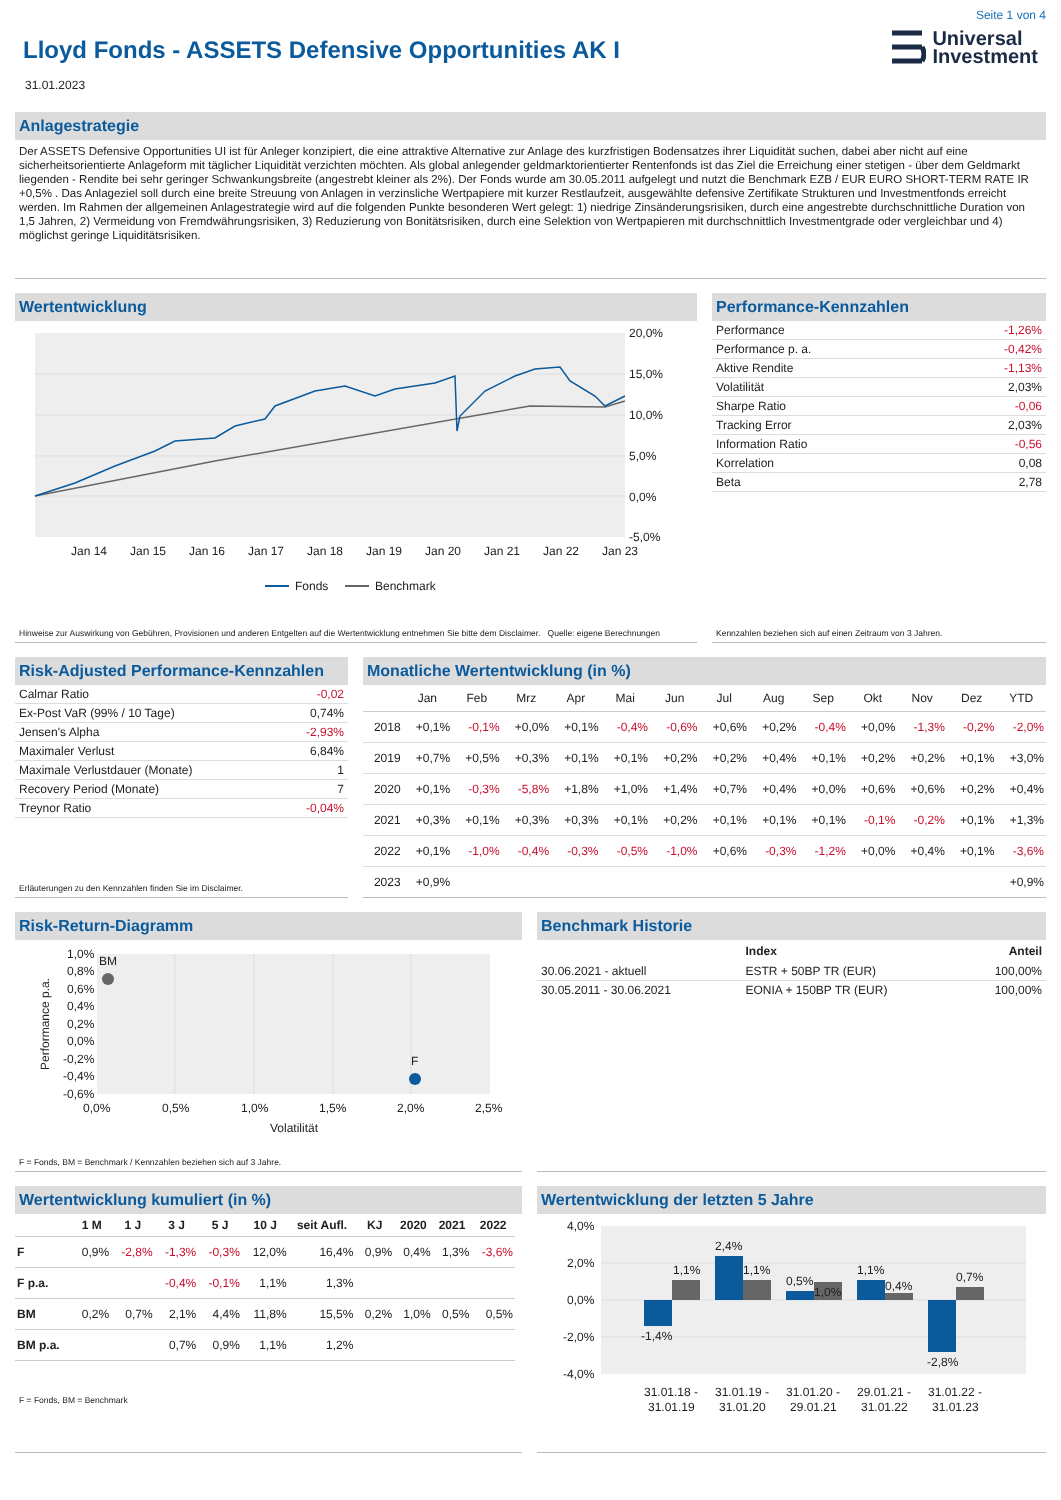Seite 1 von 4
Lloyd Fonds - ASSETS Defensive Opportunities AK I
Universal
Investment
31.01.2023
Anlagestrategie
Der ASSETS Defensive Opportunities UI ist für Anleger konzipiert, die eine attraktive Alternative zur Anlage des kurzfristigen Bodensatzes ihrer Liquidität suchen, dabei aber nicht auf eine sicherheitsorientierte Anlageform mit täglicher Liquidität verzichten möchten. Als global anlegender geldmarktorientierter Rentenfonds ist das Ziel die Erreichung einer stetigen - über dem Geldmarkt liegenden - Rendite bei sehr geringer Schwankungsbreite (angestrebt kleiner als 2%). Der Fonds wurde am 30.05.2011 aufgelegt und nutzt die Benchmark EZB / EUR EURO SHORT-TERM RATE IR +0,5% . Das Anlageziel soll durch eine breite Streuung von Anlagen in verzinsliche Wertpapiere mit kurzer Restlaufzeit, ausgewählte defensive Zertifikate Strukturen und Investmentfonds erreicht werden. Im Rahmen der allgemeinen Anlagestrategie wird auf die folgenden Punkte besonderen Wert gelegt: 1) niedrige Zinsänderungsrisiken, durch eine angestrebte durchschnittliche Duration von 1,5 Jahren, 2) Vermeidung von Fremdwährungsrisiken, 3) Reduzierung von Bonitätsrisiken, durch eine Selektion von Wertpapieren mit durchschnittlich Investmentgrade oder vergleichbar und 4) möglichst geringe Liquiditätsrisiken.
Wertentwicklung
20,0%
15,0%
10,0%
5,0%
0,0%
-5,0%
Jan 14
Jan 15
Jan 16
Jan 17
Jan 18
Jan 19
Jan 20
Jan 21
Jan 22
Jan 23
Fonds
Benchmark
Hinweise zur Auswirkung von Gebühren, Provisionen und anderen Entgelten auf die Wertentwicklung entnehmen Sie bitte dem Disclaimer. Quelle: eigene Berechnungen
Performance-Kennzahlen
| Performance | -1,26% |
| Performance p. a. | -0,42% |
| Aktive Rendite | -1,13% |
| Volatilität | 2,03% |
| Sharpe Ratio | -0,06 |
| Tracking Error | 2,03% |
| Information Ratio | -0,56 |
| Korrelation | 0,08 |
| Beta | 2,78 |
Kennzahlen beziehen sich auf einen Zeitraum von 3 Jahren.
Risk-Adjusted Performance-Kennzahlen
| Calmar Ratio | -0,02 |
| Ex-Post VaR (99% / 10 Tage) | 0,74% |
| Jensen's Alpha | -2,93% |
| Maximaler Verlust | 6,84% |
| Maximale Verlustdauer (Monate) | 1 |
| Recovery Period (Monate) | 7 |
| Treynor Ratio | -0,04% |
Erläuterungen zu den Kennzahlen finden Sie im Disclaimer.
Monatliche Wertentwicklung (in %)
| | Jan | Feb | Mrz | Apr | Mai | Jun | Jul | Aug | Sep | Okt | Nov | Dez | YTD |
| --- | --- | --- | --- | --- | --- | --- | --- | --- | --- | --- | --- | --- | --- |
| 2018 | +0,1% | -0,1% | +0,0% | +0,1% | -0,4% | -0,6% | +0,6% | +0,2% | -0,4% | +0,0% | -1,3% | -0,2% | -2,0% |
| 2019 | +0,7% | +0,5% | +0,3% | +0,1% | +0,1% | +0,2% | +0,2% | +0,4% | +0,1% | +0,2% | +0,2% | +0,1% | +3,0% |
| 2020 | +0,1% | -0,3% | -5,8% | +1,8% | +1,0% | +1,4% | +0,7% | +0,4% | +0,0% | +0,6% | +0,6% | +0,2% | +0,4% |
| 2021 | +0,3% | +0,1% | +0,3% | +0,3% | +0,1% | +0,2% | +0,1% | +0,1% | +0,1% | -0,1% | -0,2% | +0,1% | +1,3% |
| 2022 | +0,1% | -1,0% | -0,4% | -0,3% | -0,5% | -1,0% | +0,6% | -0,3% | -1,2% | +0,0% | +0,4% | +0,1% | -3,6% |
| 2023 | +0,9% | | | | | | | | | | | | +0,9% |
Risk-Return-Diagramm
BM
F
1,0%
0,8%
0,6%
0,4%
0,2%
0,0%
-0,2%
-0,4%
-0,6%
0,0%
0,5%
1,0%
1,5%
2,0%
2,5%
Volatilität
Performance p.a.
F = Fonds, BM = Benchmark / Kennzahlen beziehen sich auf 3 Jahre.
Benchmark Historie
| | Index | Anteil |
| --- | --- | --- |
| 30.06.2021 - aktuell | ESTR + 50BP TR (EUR) | 100,00% |
| 30.05.2011 - 30.06.2021 | EONIA + 150BP TR (EUR) | 100,00% |
Wertentwicklung kumuliert (in %)
| | 1 M | 1 J | 3 J | 5 J | 10 J | seit Aufl. | KJ | 2020 | 2021 | 2022 |
| --- | --- | --- | --- | --- | --- | --- | --- | --- | --- | --- |
| F | 0,9% | -2,8% | -1,3% | -0,3% | 12,0% | 16,4% | 0,9% | 0,4% | 1,3% | -3,6% |
| F p.a. | | | -0,4% | -0,1% | 1,1% | 1,3% | | | | |
| BM | 0,2% | 0,7% | 2,1% | 4,4% | 11,8% | 15,5% | 0,2% | 1,0% | 0,5% | 0,5% |
| BM p.a. | | | 0,7% | 0,9% | 1,1% | 1,2% | | | | |
F = Fonds, BM = Benchmark
Wertentwicklung der letzten 5 Jahre
4,0%
2,0%
0,0%
-2,0%
-4,0%
-1,4%
1,1%
2,4%
1,1%
0,5%
1,0%
1,1%
0,4%
-2,8%
0,7%
31.01.18 -
31.01.19
31.01.19 -
31.01.20
31.01.20 -
29.01.21
29.01.21 -
31.01.22
31.01.22 -
31.01.23